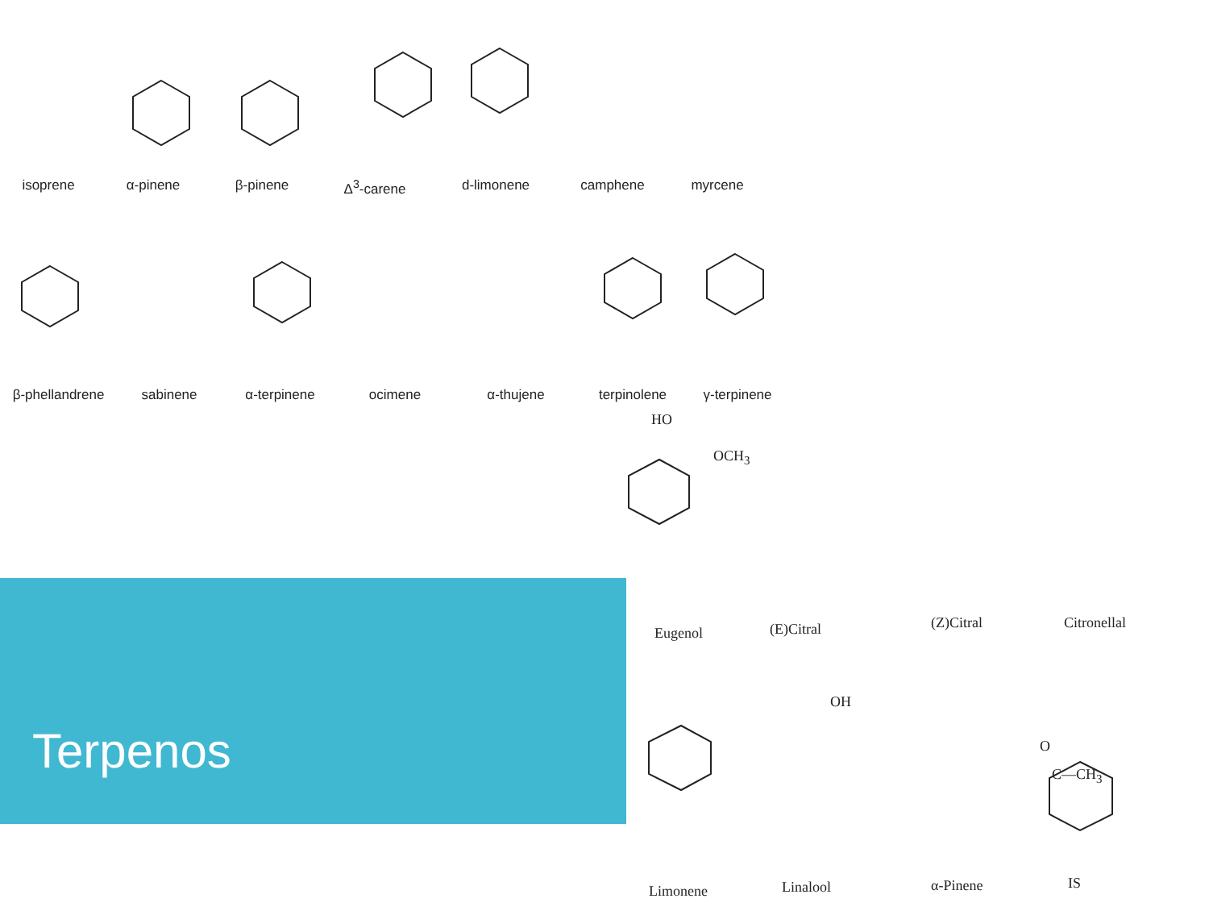isoprene α-pinene β-pinene Δ<sup>3</sup>-carene d-limonene camphene myrcene
β-phellandrene sabinene α-terpinene ocimene α-thujene terpinolene γ-terpinene
HO
OCH<sub>3</sub>
Eugenol (E)Citral (Z)Citral Citronellal
OH
O
C—CH<sub>3</sub>
Limonene Linalool α-Pinene IS
Terpenos